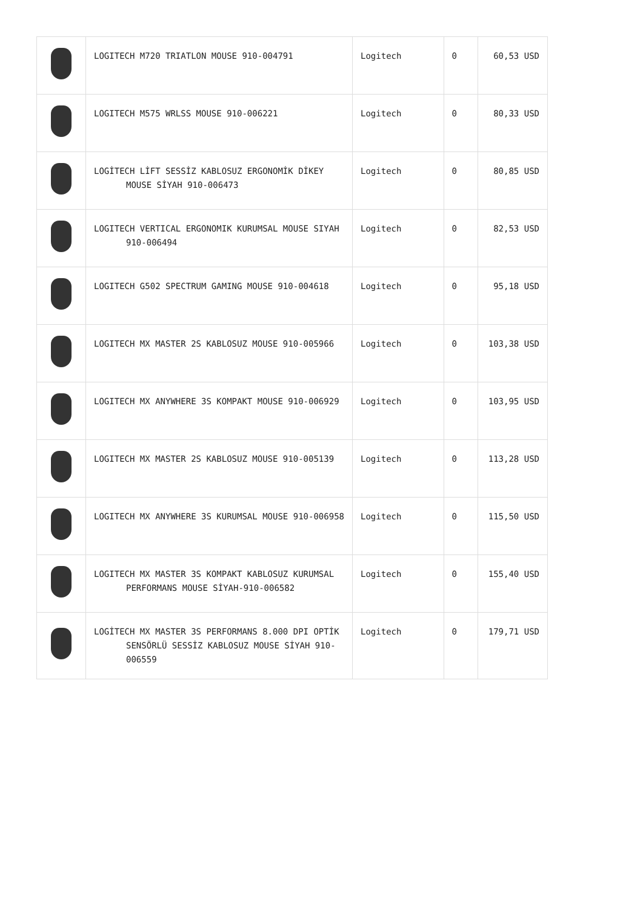| | LOGITECH M720 TRIATLON MOUSE 910-004791 | Logitech | 0 | 60,53 USD |
| | LOGITECH M575 WRLSS MOUSE 910-006221 | Logitech | 0 | 80,33 USD |
| | LOGİTECH LİFT SESSİZ KABLOSUZ ERGONOMİK DİKEY MOUSE SİYAH 910-006473 | Logitech | 0 | 80,85 USD |
| | LOGITECH VERTICAL ERGONOMIK KURUMSAL MOUSE SIYAH 910-006494 | Logitech | 0 | 82,53 USD |
| | LOGITECH G502 SPECTRUM GAMING MOUSE 910-004618 | Logitech | 0 | 95,18 USD |
| | LOGITECH MX MASTER 2S KABLOSUZ MOUSE 910-005966 | Logitech | 0 | 103,38 USD |
| | LOGITECH MX ANYWHERE 3S KOMPAKT MOUSE 910-006929 | Logitech | 0 | 103,95 USD |
| | LOGITECH MX MASTER 2S KABLOSUZ MOUSE 910-005139 | Logitech | 0 | 113,28 USD |
| | LOGITECH MX ANYWHERE 3S KURUMSAL MOUSE 910-006958 | Logitech | 0 | 115,50 USD |
| | LOGITECH MX MASTER 3S KOMPAKT KABLOSUZ KURUMSAL PERFORMANS MOUSE SİYAH-910-006582 | Logitech | 0 | 155,40 USD |
| | LOGİTECH MX MASTER 3S PERFORMANS 8.000 DPI OPTİK SENSÖRLÜ SESSİZ KABLOSUZ MOUSE SİYAH 910-006559 | Logitech | 0 | 179,71 USD |